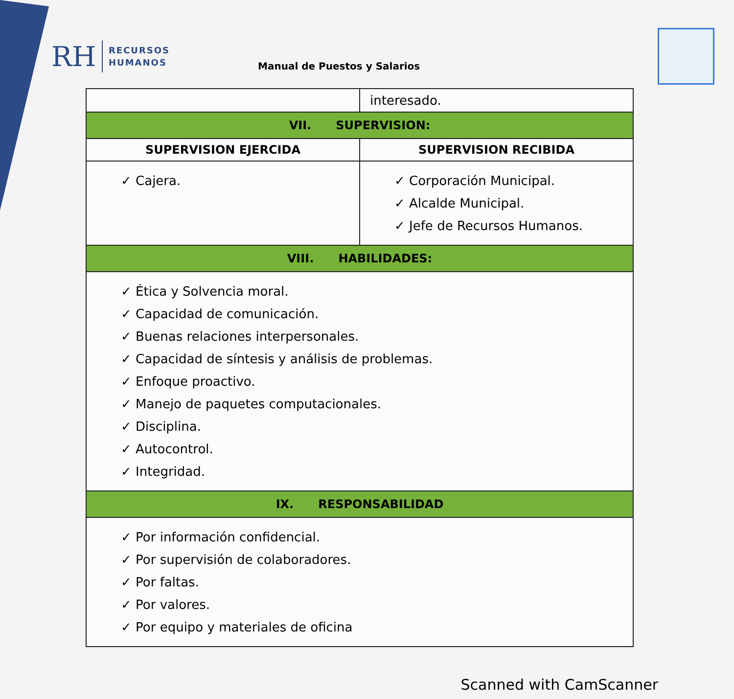RH
RECURSOS
HUMANOS
Manual de Puestos y Salarios
| | interesado. |
| VII. SUPERVISION: | |
| SUPERVISION EJERCIDA | SUPERVISION RECIBIDA |
| ✓ Cajera. | ✓ Corporación Municipal. ✓ Alcalde Municipal. ✓ Jefe de Recursos Humanos. |
| VIII. HABILIDADES: | |
| ✓ Ética y Solvencia moral. ✓ Capacidad de comunicación. ✓ Buenas relaciones interpersonales. ✓ Capacidad de síntesis y análisis de problemas. ✓ Enfoque proactivo. ✓ Manejo de paquetes computacionales. ✓ Disciplina. ✓ Autocontrol. ✓ Integridad. | |
| IX. RESPONSABILIDAD | |
| ✓ Por información confidencial. ✓ Por supervisión de colaboradores. ✓ Por faltas. ✓ Por valores. ✓ Por equipo y materiales de oficina | |
Scanned with CamScanner